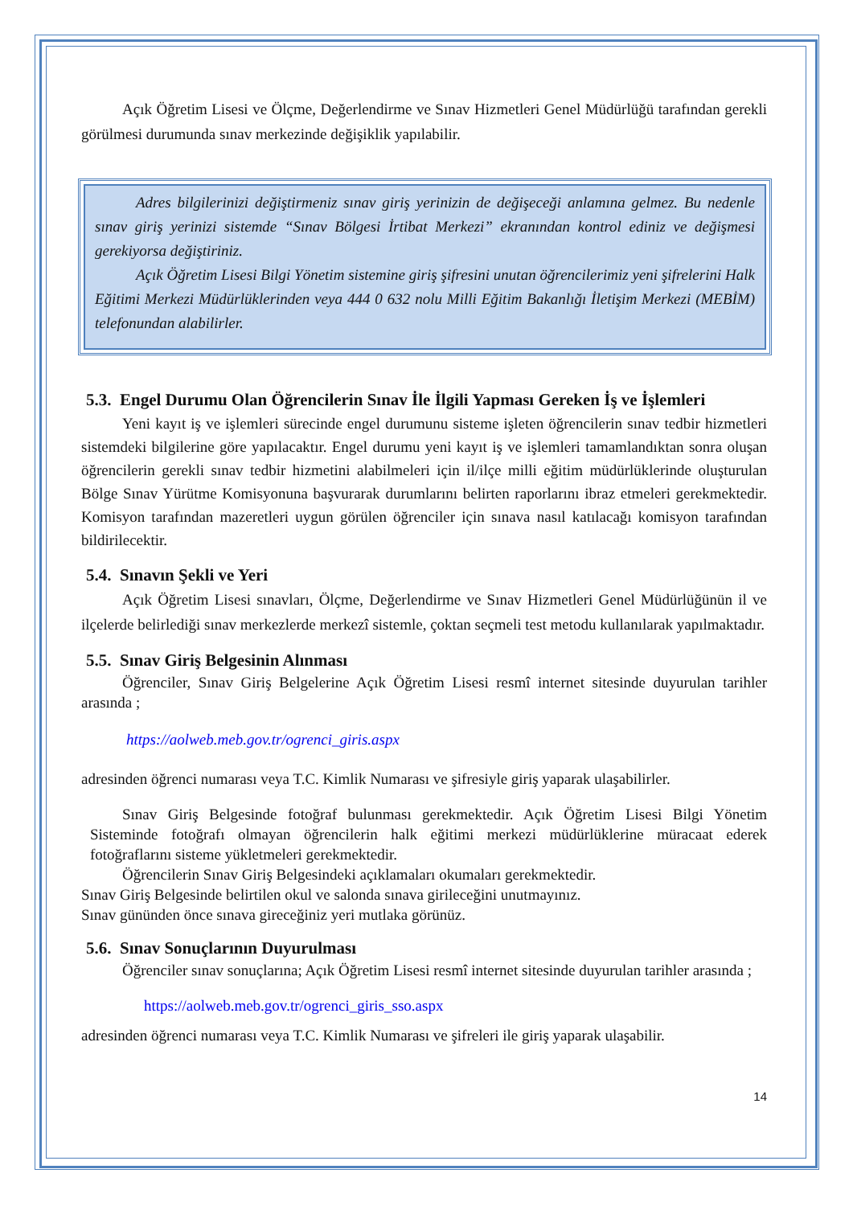Açık Öğretim Lisesi ve Ölçme, Değerlendirme ve Sınav Hizmetleri Genel Müdürlüğü tarafından gerekli görülmesi durumunda sınav merkezinde değişiklik yapılabilir.
Adres bilgilerinizi değiştirmeniz sınav giriş yerinizin de değişeceği anlamına gelmez. Bu nedenle sınav giriş yerinizi sistemde “Sınav Bölgesi İrtibat Merkezi” ekranından kontrol ediniz ve değişmesi gerekiyorsa değiştiriniz.
Açık Öğretim Lisesi Bilgi Yönetim sistemine giriş şifresini unutan öğrencilerimiz yeni şifrelerini Halk Eğitimi Merkezi Müdürlüklerinden veya 444 0 632 nolu Milli Eğitim Bakanlığı İletişim Merkezi (MEBİM) telefonundan alabilirler.
5.3. Engel Durumu Olan Öğrencilerin Sınav İle İlgili Yapması Gereken İş ve İşlemleri
Yeni kayıt iş ve işlemleri sürecinde engel durumunu sisteme işleten öğrencilerin sınav tedbir hizmetleri sistemdeki bilgilerine göre yapılacaktır. Engel durumu yeni kayıt iş ve işlemleri tamamlandıktan sonra oluşan öğrencilerin gerekli sınav tedbir hizmetini alabilmeleri için il/ilçe milli eğitim müdürlüklerinde oluşturulan Bölge Sınav Yürütme Komisyonuna başvurarak durumlarını belirten raporlarını ibraz etmeleri gerekmektedir. Komisyon tarafından mazeretleri uygun görülen öğrenciler için sınava nasıl katılacağı komisyon tarafından bildirilecektir.
5.4. Sınavın Şekli ve Yeri
Açık Öğretim Lisesi sınavları, Ölçme, Değerlendirme ve Sınav Hizmetleri Genel Müdürlüğünün il ve ilçelerde belirlediği sınav merkezlerde merkezî sistemle, çoktan seçmeli test metodu kullanılarak yapılmaktadır.
5.5. Sınav Giriş Belgesinin Alınması
Öğrenciler, Sınav Giriş Belgelerine Açık Öğretim Lisesi resmî internet sitesinde duyurulan tarihler arasında ;
https://aolweb.meb.gov.tr/ogrenci_giris.aspx
adresinden öğrenci numarası veya T.C. Kimlik Numarası ve şifresiyle giriş yaparak ulaşabilirler.
Sınav Giriş Belgesinde fotoğraf bulunması gerekmektedir. Açık Öğretim Lisesi Bilgi Yönetim Sisteminde fotoğrafı olmayan öğrencilerin halk eğitimi merkezi müdürlüklerine müracaat ederek fotoğraflarını sisteme yükletmeleri gerekmektedir.
Öğrencilerin Sınav Giriş Belgesindeki açıklamaları okumaları gerekmektedir.
Sınav Giriş Belgesinde belirtilen okul ve salonda sınava girileceğini unutmayınız.
Sınav gününden önce sınava gireceğiniz yeri mutlaka görünüz.
5.6. Sınav Sonuçlarının Duyurulması
Öğrenciler sınav sonuçlarına; Açık Öğretim Lisesi resmî internet sitesinde duyurulan tarihler arasında ;
https://aolweb.meb.gov.tr/ogrenci_giris_sso.aspx
adresinden öğrenci numarası veya T.C. Kimlik Numarası ve şifreleri ile giriş yaparak ulaşabilir.
14